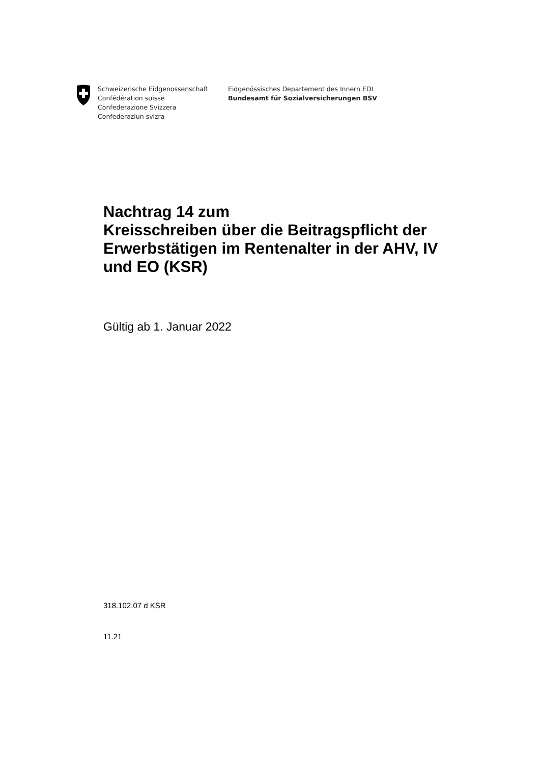Schweizerische Eidgenossenschaft
Confédération suisse
Confederazione Svizzera
Confederaziun svizra
Eidgenössisches Departement des Innern EDI
Bundesamt für Sozialversicherungen BSV
Nachtrag 14 zum
Kreisschreiben über die Beitragspflicht der Erwerbstätigen im Rentenalter in der AHV, IV und EO (KSR)
Gültig ab 1. Januar 2022
318.102.07 d KSR
11.21